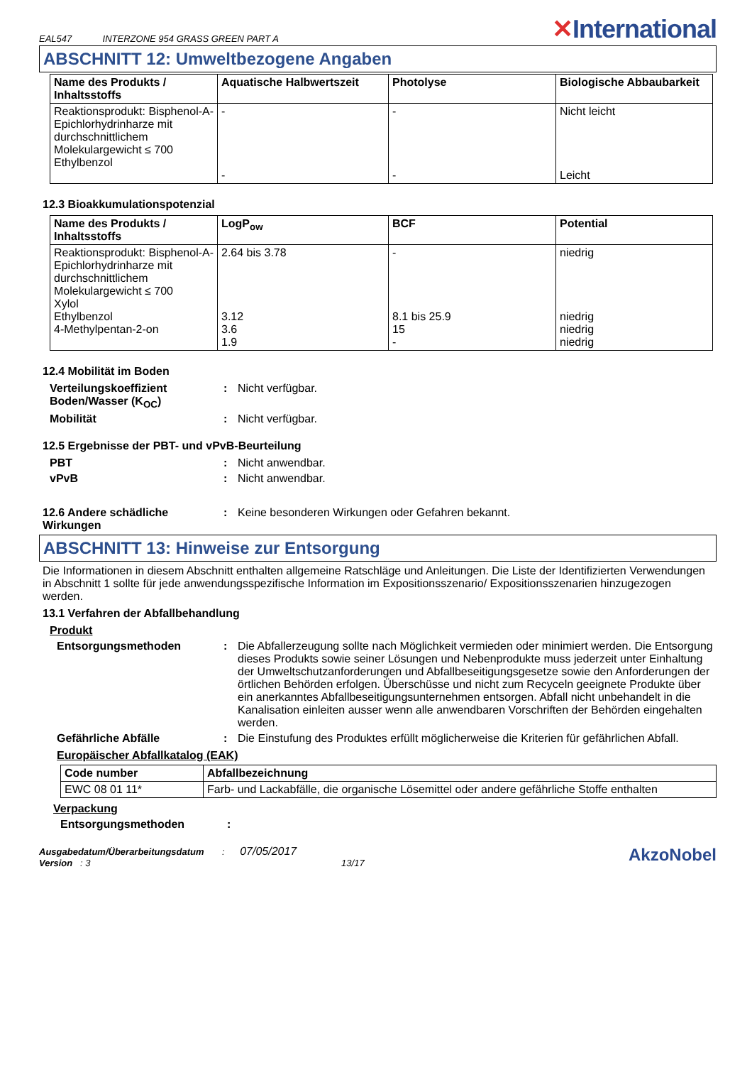EAL547 INTERZONE 954 GRASS GREEN PART A
✕International
ABSCHNITT 12: Umweltbezogene Angaben
| Name des Produkts / Inhaltsstoffs | Aquatische Halbwertszeit | Photolyse | Biologische Abbaubarkeit |
| --- | --- | --- | --- |
| Reaktionsprodukt: Bisphenol-A-Epichlorhydrinharze mit durchschnittlichem Molekulargewicht ≤ 700 Ethylbenzol | - - | - - | Nicht leicht Leicht |
12.3 Bioakkumulationspotenzial
| Name des Produkts / Inhaltsstoffs | LogP<sub>ow</sub> | BCF | Potential |
| --- | --- | --- | --- |
| Reaktionsprodukt: Bisphenol-A-Epichlorhydrinharze mit durchschnittlichem Molekulargewicht ≤ 700 Xylol Ethylbenzol 4-Methylpentan-2-on | 2.64 bis 3.78 3.12 3.6 1.9 | - 8.1 bis 25.9 15 - | niedrig niedrig niedrig niedrig |
12.4 Mobilität im Boden
Verteilungskoeffizient Boden/Wasser (K<sub>OC</sub>)
: Nicht verfügbar.
Mobilität : Nicht verfügbar.
12.5 Ergebnisse der PBT- und vPvB-Beurteilung
PBT : Nicht anwendbar.
vPvB : Nicht anwendbar.
12.6 Andere schädliche Wirkungen
: Keine besonderen Wirkungen oder Gefahren bekannt.
ABSCHNITT 13: Hinweise zur Entsorgung
Die Informationen in diesem Abschnitt enthalten allgemeine Ratschläge und Anleitungen. Die Liste der Identifizierten Verwendungen in Abschnitt 1 sollte für jede anwendungsspezifische Information im Expositionsszenario/ Expositionsszenarien hinzugezogen werden.
13.1 Verfahren der Abfallbehandlung
Produkt
Entsorgungsmethoden : Die Abfallerzeugung sollte nach Möglichkeit vermieden oder minimiert werden. Die Entsorgung dieses Produkts sowie seiner Lösungen und Nebenprodukte muss jederzeit unter Einhaltung der Umweltschutzanforderungen und Abfallbeseitigungsgesetze sowie den Anforderungen der örtlichen Behörden erfolgen. Überschüsse und nicht zum Recyceln geeignete Produkte über ein anerkanntes Abfallbeseitigungsunternehmen entsorgen. Abfall nicht unbehandelt in die Kanalisation einleiten ausser wenn alle anwendbaren Vorschriften der Behörden eingehalten werden.
Gefährliche Abfälle : Die Einstufung des Produktes erfüllt möglicherweise die Kriterien für gefährlichen Abfall.
Europäischer Abfallkatalog (EAK)
| Code number | Abfallbezeichnung |
| --- | --- |
| EWC 08 01 11* | Farb- und Lackabfälle, die organische Lösemittel oder andere gefährliche Stoffe enthalten |
Verpackung
Entsorgungsmethoden :
Ausgabedatum/Überarbeitungsdatum : 07/05/2017
Version : 3 13/17
AkzoNobel